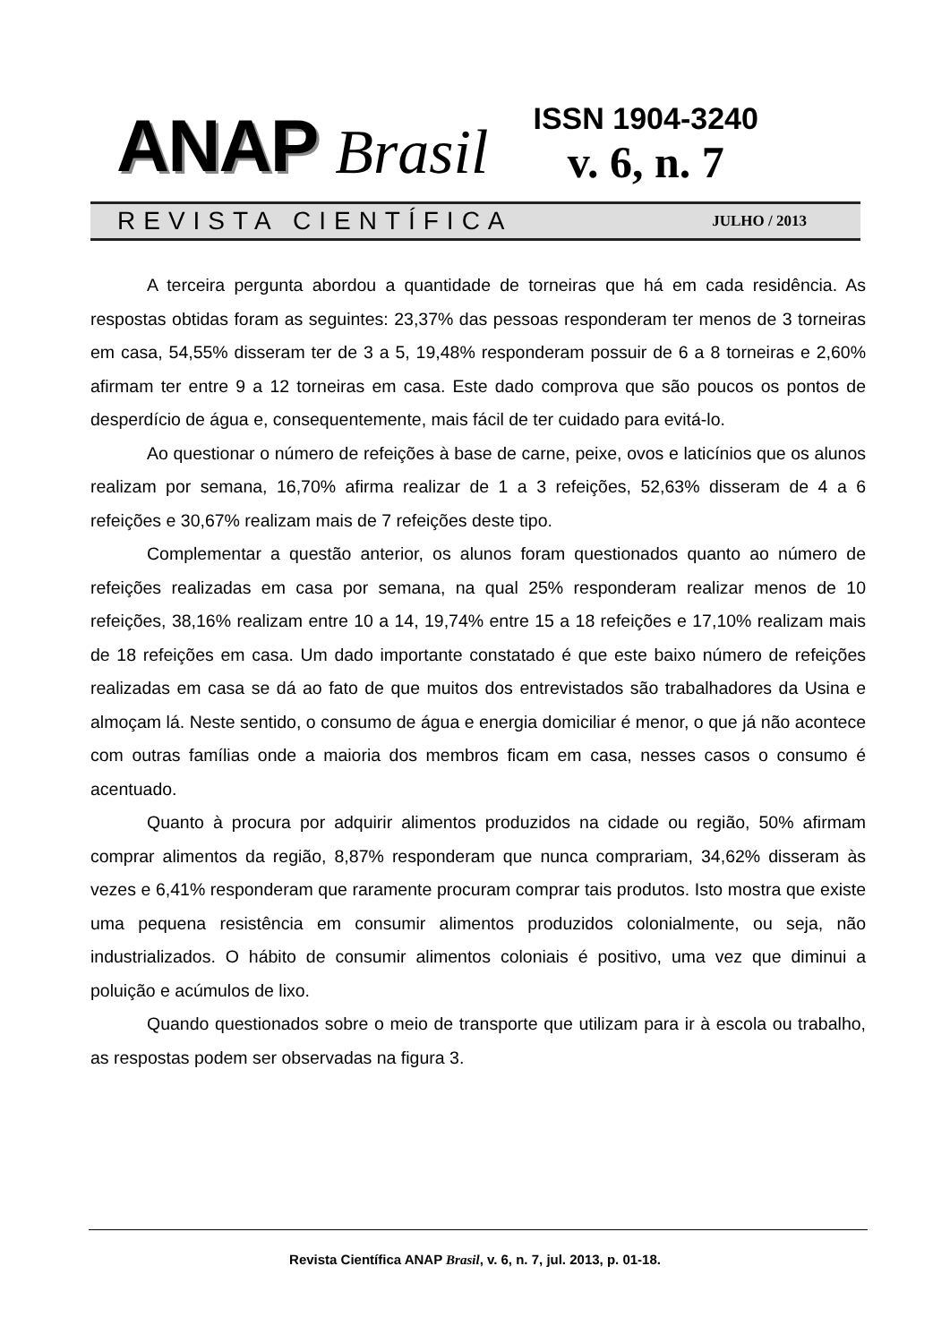ANAP Brasil
ISSN 1904-3240
v. 6, n. 7
REVISTA CIENTÍFICA JULHO / 2013
A terceira pergunta abordou a quantidade de torneiras que há em cada residência. As respostas obtidas foram as seguintes: 23,37% das pessoas responderam ter menos de 3 torneiras em casa, 54,55% disseram ter de 3 a 5, 19,48% responderam possuir de 6 a 8 torneiras e 2,60% afirmam ter entre 9 a 12 torneiras em casa. Este dado comprova que são poucos os pontos de desperdício de água e, consequentemente, mais fácil de ter cuidado para evitá-lo.
Ao questionar o número de refeições à base de carne, peixe, ovos e laticínios que os alunos realizam por semana, 16,70% afirma realizar de 1 a 3 refeições, 52,63% disseram de 4 a 6 refeições e 30,67% realizam mais de 7 refeições deste tipo.
Complementar a questão anterior, os alunos foram questionados quanto ao número de refeições realizadas em casa por semana, na qual 25% responderam realizar menos de 10 refeições, 38,16% realizam entre 10 a 14, 19,74% entre 15 a 18 refeições e 17,10% realizam mais de 18 refeições em casa. Um dado importante constatado é que este baixo número de refeições realizadas em casa se dá ao fato de que muitos dos entrevistados são trabalhadores da Usina e almoçam lá. Neste sentido, o consumo de água e energia domiciliar é menor, o que já não acontece com outras famílias onde a maioria dos membros ficam em casa, nesses casos o consumo é acentuado.
Quanto à procura por adquirir alimentos produzidos na cidade ou região, 50% afirmam comprar alimentos da região, 8,87% responderam que nunca comprariam, 34,62% disseram às vezes e 6,41% responderam que raramente procuram comprar tais produtos. Isto mostra que existe uma pequena resistência em consumir alimentos produzidos colonialmente, ou seja, não industrializados. O hábito de consumir alimentos coloniais é positivo, uma vez que diminui a poluição e acúmulos de lixo.
Quando questionados sobre o meio de transporte que utilizam para ir à escola ou trabalho, as respostas podem ser observadas na figura 3.
Revista Científica ANAP Brasil, v. 6, n. 7, jul. 2013, p. 01-18.